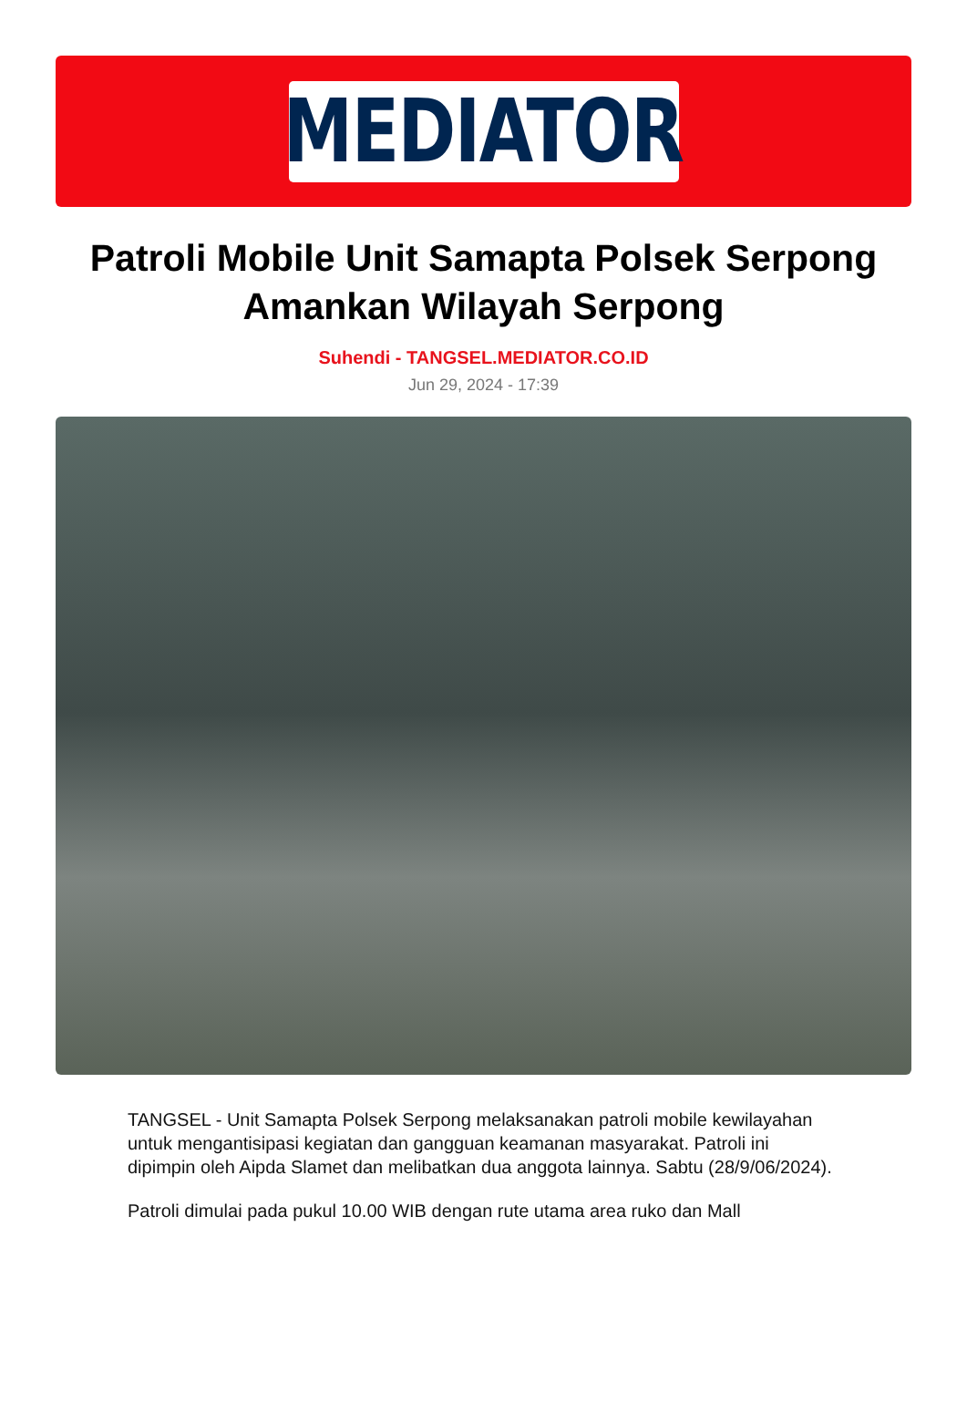MEDIATOR
Patroli Mobile Unit Samapta Polsek Serpong Amankan Wilayah Serpong
Suhendi - TANGSEL.MEDIATOR.CO.ID
Jun 29, 2024 - 17:39
TANGSEL - Unit Samapta Polsek Serpong melaksanakan patroli mobile kewilayahan untuk mengantisipasi kegiatan dan gangguan keamanan masyarakat. Patroli ini dipimpin oleh Aipda Slamet dan melibatkan dua anggota lainnya. Sabtu (28/9/06/2024).
Patroli dimulai pada pukul 10.00 WIB dengan rute utama area ruko dan Mall